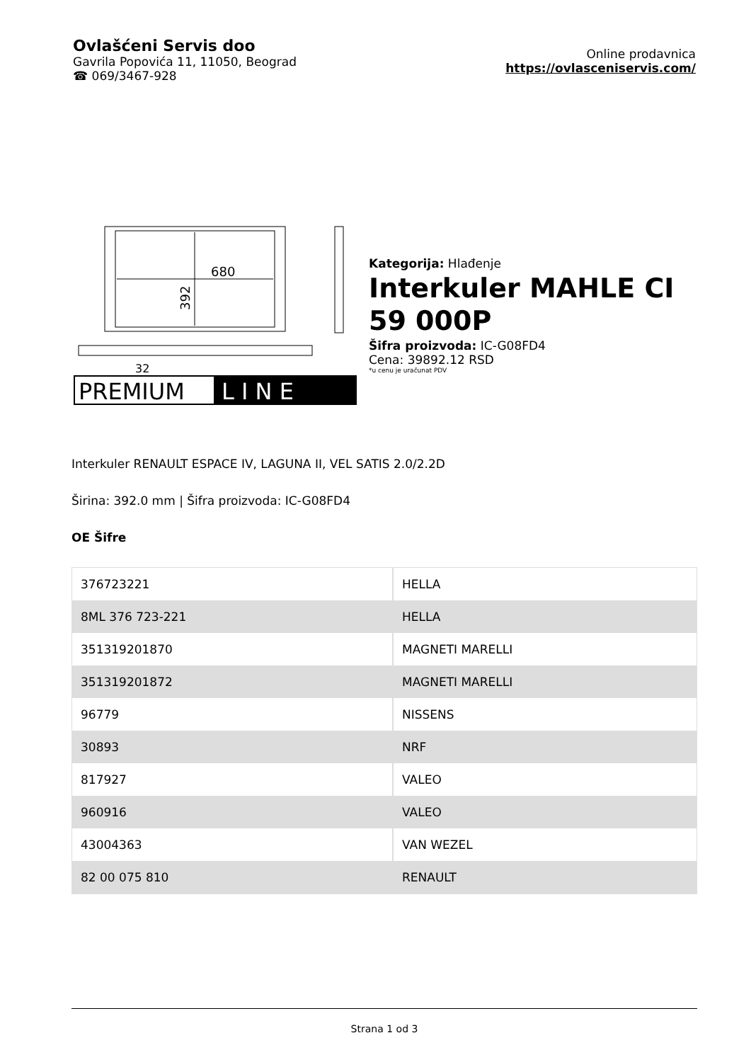Ovlašćeni Servis doo
Gavrila Popovića 11, 11050, Beograd
☎ 069/3467-928
Online prodavnica
https://ovlasceniservis.com/
680
392
32
PREMIUM
L I N E
Kategorija: Hlađenje
Interkuler MAHLE CI 59 000P
Šifra proizvoda: IC-G08FD4
Cena: 39892.12 RSD
*u cenu je uračunat PDV
Interkuler RENAULT ESPACE IV, LAGUNA II, VEL SATIS 2.0/2.2D
Širina: 392.0 mm | Šifra proizvoda: IC-G08FD4
OE Šifre
| 376723221 | HELLA |
| 8ML 376 723-221 | HELLA |
| 351319201870 | MAGNETI MARELLI |
| 351319201872 | MAGNETI MARELLI |
| 96779 | NISSENS |
| 30893 | NRF |
| 817927 | VALEO |
| 960916 | VALEO |
| 43004363 | VAN WEZEL |
| 82 00 075 810 | RENAULT |
Strana 1 od 3